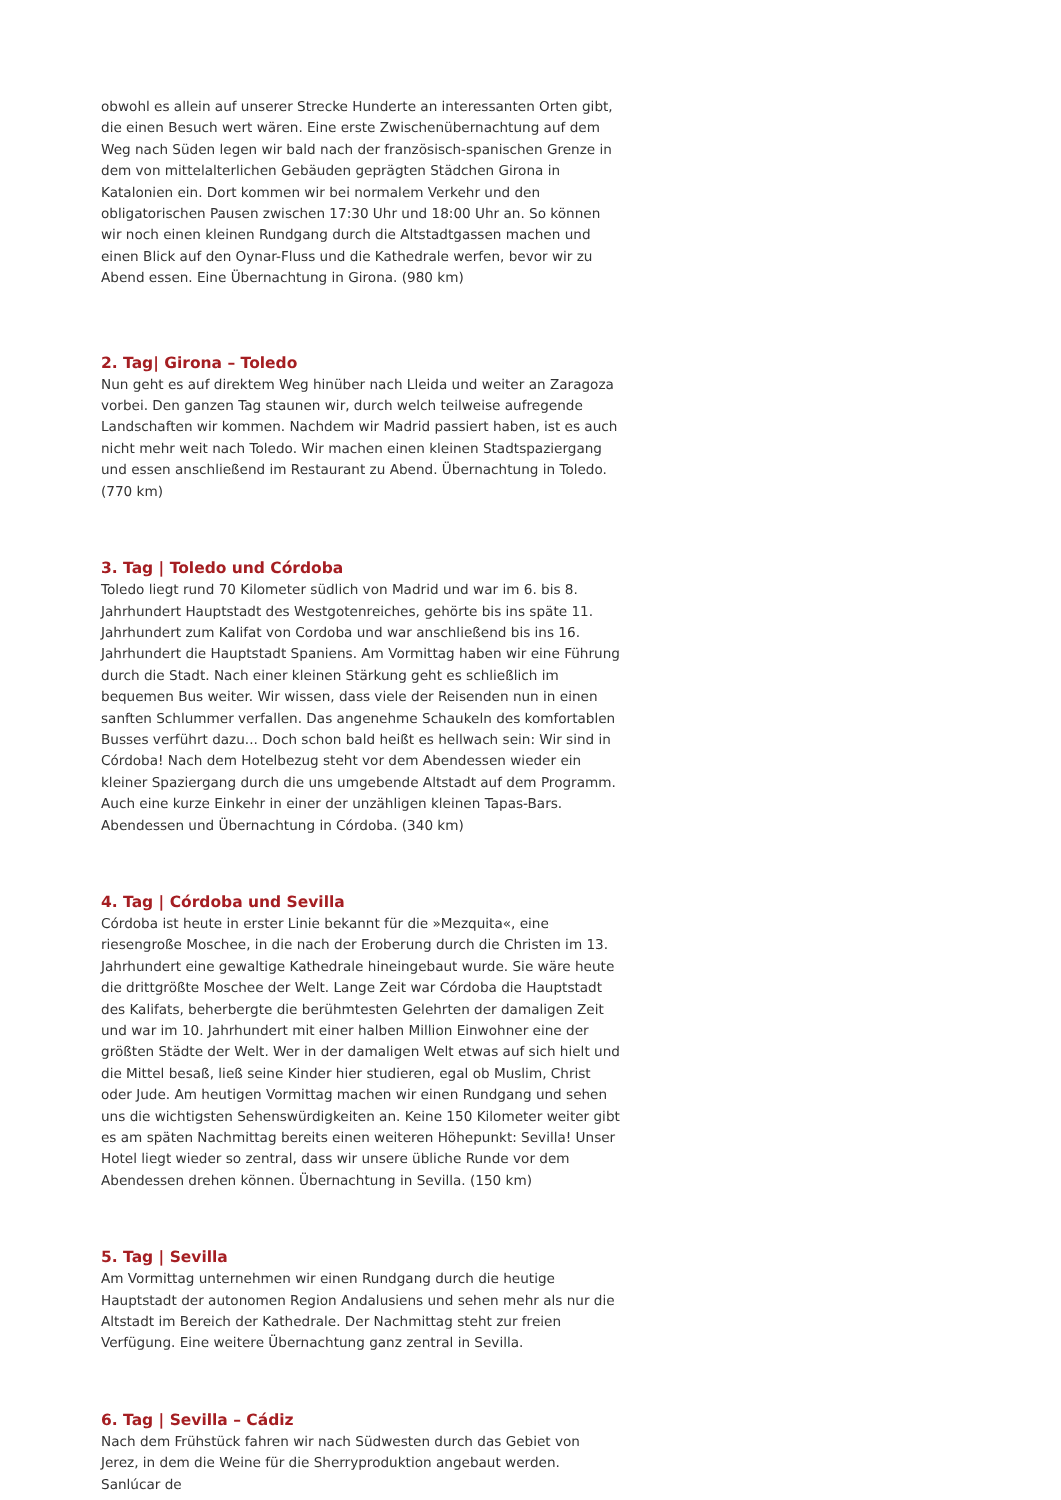obwohl es allein auf unserer Strecke Hunderte an interessanten Orten gibt, die einen Besuch wert wären. Eine erste Zwischenübernachtung auf dem Weg nach Süden legen wir bald nach der französisch-spanischen Grenze in dem von mittelalterlichen Gebäuden geprägten Städchen Girona in Katalonien ein. Dort kommen wir bei normalem Verkehr und den obligatorischen Pausen zwischen 17:30 Uhr und 18:00 Uhr an. So können wir noch einen kleinen Rundgang durch die Altstadtgassen machen und einen Blick auf den Oynar-Fluss und die Kathedrale werfen, bevor wir zu Abend essen. Eine Übernachtung in Girona. (980 km)
2. Tag| Girona – Toledo
Nun geht es auf direktem Weg hinüber nach Lleida und weiter an Zaragoza vorbei. Den ganzen Tag staunen wir, durch welch teilweise aufregende Landschaften wir kommen. Nachdem wir Madrid passiert haben, ist es auch nicht mehr weit nach Toledo. Wir machen einen kleinen Stadtspaziergang und essen anschließend im Restaurant zu Abend. Übernachtung in Toledo. (770 km)
3. Tag | Toledo und Córdoba
Toledo liegt rund 70 Kilometer südlich von Madrid und war im 6. bis 8. Jahrhundert Hauptstadt des Westgotenreiches, gehörte bis ins späte 11. Jahrhundert zum Kalifat von Cordoba und war anschließend bis ins 16. Jahrhundert die Hauptstadt Spaniens. Am Vormittag haben wir eine Führung durch die Stadt. Nach einer kleinen Stärkung geht es schließlich im bequemen Bus weiter. Wir wissen, dass viele der Reisenden nun in einen sanften Schlummer verfallen. Das angenehme Schaukeln des komfortablen Busses verführt dazu... Doch schon bald heißt es hellwach sein: Wir sind in Córdoba! Nach dem Hotelbezug steht vor dem Abendessen wieder ein kleiner Spaziergang durch die uns umgebende Altstadt auf dem Programm. Auch eine kurze Einkehr in einer der unzähligen kleinen Tapas-Bars. Abendessen und Übernachtung in Córdoba. (340 km)
4. Tag | Córdoba und Sevilla
Córdoba ist heute in erster Linie bekannt für die »Mezquita«, eine riesengroße Moschee, in die nach der Eroberung durch die Christen im 13. Jahrhundert eine gewaltige Kathedrale hineingebaut wurde. Sie wäre heute die drittgrößte Moschee der Welt. Lange Zeit war Córdoba die Hauptstadt des Kalifats, beherbergte die berühmtesten Gelehrten der damaligen Zeit und war im 10. Jahrhundert mit einer halben Million Einwohner eine der größten Städte der Welt. Wer in der damaligen Welt etwas auf sich hielt und die Mittel besaß, ließ seine Kinder hier studieren, egal ob Muslim, Christ oder Jude. Am heutigen Vormittag machen wir einen Rundgang und sehen uns die wichtigsten Sehenswürdigkeiten an. Keine 150 Kilometer weiter gibt es am späten Nachmittag bereits einen weiteren Höhepunkt: Sevilla! Unser Hotel liegt wieder so zentral, dass wir unsere übliche Runde vor dem Abendessen drehen können. Übernachtung in Sevilla. (150 km)
5. Tag | Sevilla
Am Vormittag unternehmen wir einen Rundgang durch die heutige Hauptstadt der autonomen Region Andalusiens und sehen mehr als nur die Altstadt im Bereich der Kathedrale. Der Nachmittag steht zur freien Verfügung. Eine weitere Übernachtung ganz zentral in Sevilla.
6. Tag | Sevilla – Cádiz
Nach dem Frühstück fahren wir nach Südwesten durch das Gebiet von Jerez, in dem die Weine für die Sherryproduktion angebaut werden. Sanlúcar de